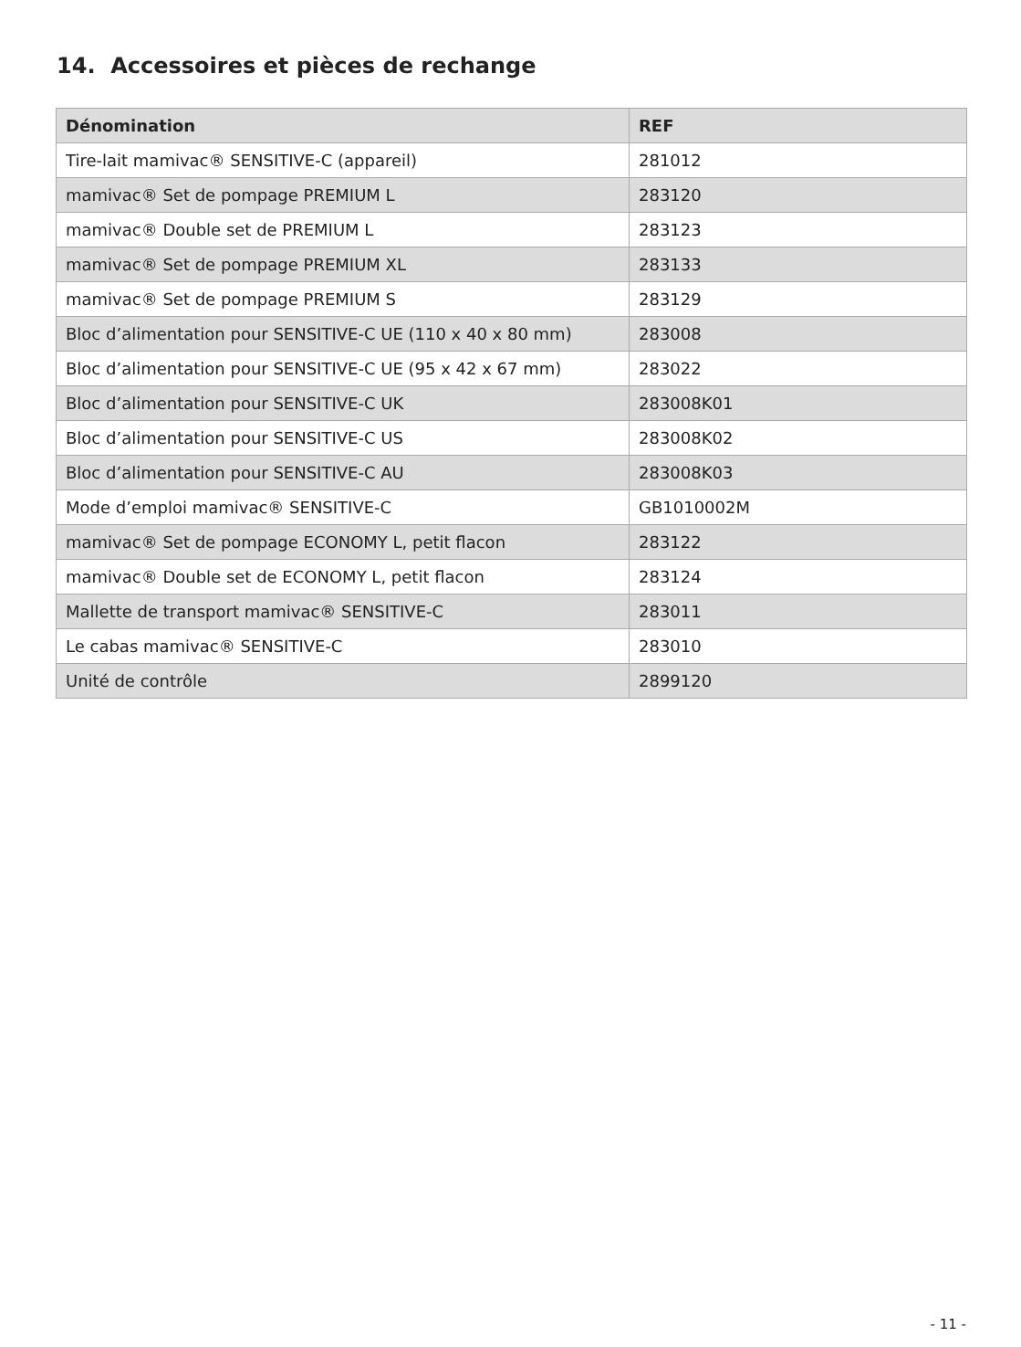14. Accessoires et pièces de rechange
| Dénomination | REF |
| --- | --- |
| Tire-lait mamivac® SENSITIVE-C (appareil) | 281012 |
| mamivac® Set de pompage PREMIUM L | 283120 |
| mamivac® Double set de PREMIUM L | 283123 |
| mamivac® Set de pompage PREMIUM XL | 283133 |
| mamivac® Set de pompage PREMIUM S | 283129 |
| Bloc d’alimentation pour SENSITIVE-C UE (110 x 40 x 80 mm) | 283008 |
| Bloc d’alimentation pour SENSITIVE-C UE (95 x 42 x 67 mm) | 283022 |
| Bloc d’alimentation pour SENSITIVE-C UK | 283008K01 |
| Bloc d’alimentation pour SENSITIVE-C US | 283008K02 |
| Bloc d’alimentation pour SENSITIVE-C AU | 283008K03 |
| Mode d’emploi mamivac® SENSITIVE-C | GB1010002M |
| mamivac® Set de pompage ECONOMY L, petit flacon | 283122 |
| mamivac® Double set de ECONOMY L, petit flacon | 283124 |
| Mallette de transport mamivac® SENSITIVE-C | 283011 |
| Le cabas mamivac® SENSITIVE-C | 283010 |
| Unité de contrôle | 2899120 |
- 11 -